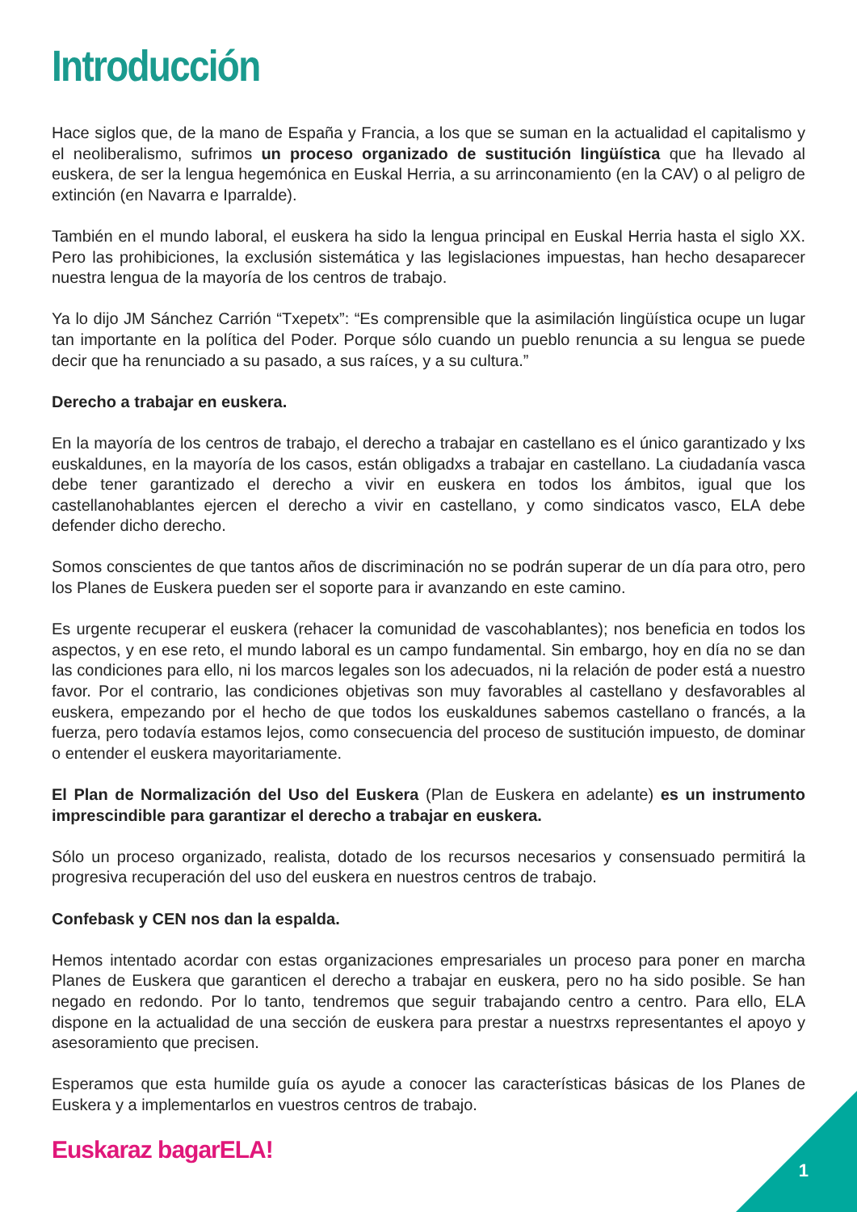Introducción
Hace siglos que, de la mano de España y Francia, a los que se suman en la actualidad el capitalismo y el neoliberalismo, sufrimos un proceso organizado de sustitución lingüística que ha llevado al euskera, de ser la lengua hegemónica en Euskal Herria, a su arrinconamiento (en la CAV) o al peligro de extinción (en Navarra e Iparralde).
También en el mundo laboral, el euskera ha sido la lengua principal en Euskal Herria hasta el siglo XX. Pero las prohibiciones, la exclusión sistemática y las legislaciones impuestas, han hecho desaparecer nuestra lengua de la mayoría de los centros de trabajo.
Ya lo dijo JM Sánchez Carrión “Txepetx”: “Es comprensible que la asimilación lingüística ocupe un lugar tan importante en la política del Poder. Porque sólo cuando un pueblo renuncia a su lengua se puede decir que ha renunciado a su pasado, a sus raíces, y a su cultura.”
Derecho a trabajar en euskera.
En la mayoría de los centros de trabajo, el derecho a trabajar en castellano es el único garantizado y lxs euskaldunes, en la mayoría de los casos, están obligadxs a trabajar en castellano. La ciudadanía vasca debe tener garantizado el derecho a vivir en euskera en todos los ámbitos, igual que los castellanohablantes ejercen el derecho a vivir en castellano, y como sindicatos vasco, ELA debe defender dicho derecho.
Somos conscientes de que tantos años de discriminación no se podrán superar de un día para otro, pero los Planes de Euskera pueden ser el soporte para ir avanzando en este camino.
Es urgente recuperar el euskera (rehacer la comunidad de vascohablantes); nos beneficia en todos los aspectos, y en ese reto, el mundo laboral es un campo fundamental. Sin embargo, hoy en día no se dan las condiciones para ello, ni los marcos legales son los adecuados, ni la relación de poder está a nuestro favor. Por el contrario, las condiciones objetivas son muy favorables al castellano y desfavorables al euskera, empezando por el hecho de que todos los euskaldunes sabemos castellano o francés, a la fuerza, pero todavía estamos lejos, como consecuencia del proceso de sustitución impuesto, de dominar o entender el euskera mayoritariamente.
El Plan de Normalización del Uso del Euskera (Plan de Euskera en adelante) es un instrumento imprescindible para garantizar el derecho a trabajar en euskera.
Sólo un proceso organizado, realista, dotado de los recursos necesarios y consensuado permitirá la progresiva recuperación del uso del euskera en nuestros centros de trabajo.
Confebask y CEN nos dan la espalda.
Hemos intentado acordar con estas organizaciones empresariales un proceso para poner en marcha Planes de Euskera que garanticen el derecho a trabajar en euskera, pero no ha sido posible. Se han negado en redondo. Por lo tanto, tendremos que seguir trabajando centro a centro. Para ello, ELA dispone en la actualidad de una sección de euskera para prestar a nuestrxs representantes el apoyo y asesoramiento que precisen.
Esperamos que esta humilde guía os ayude a conocer las características básicas de los Planes de Euskera y a implementarlos en vuestros centros de trabajo.
Euskaraz bagarELA!
1